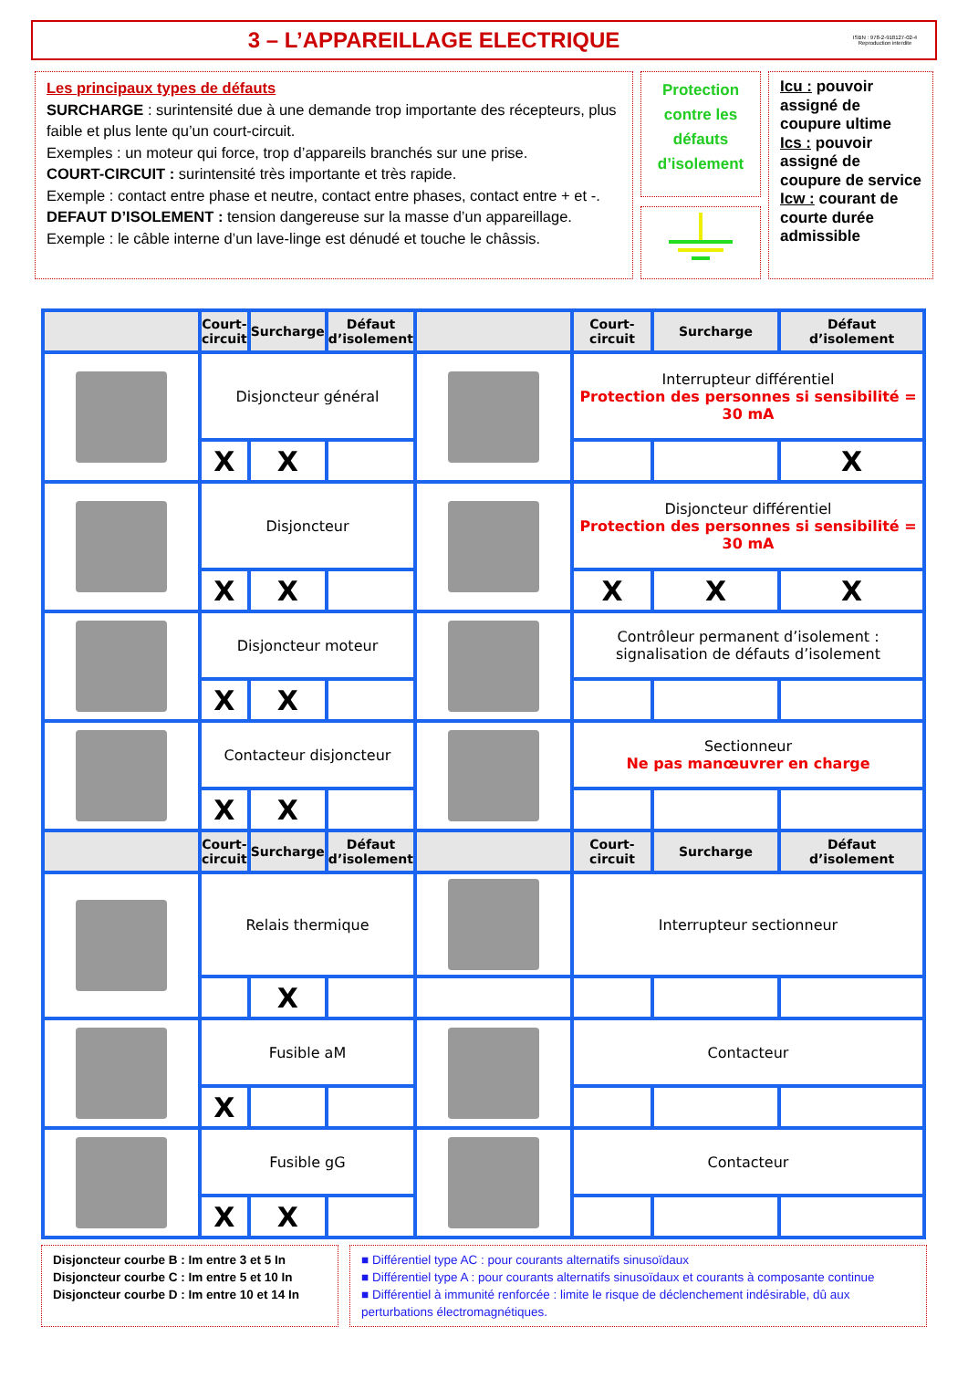3 – L’APPAREILLAGE ELECTRIQUE
ISBN : 978-2-918127-02-4
Reproduction interdite
Les principaux types de défauts
SURCHARGE : surintensité due à une demande trop importante des récepteurs, plus faible et plus lente qu’un court-circuit.
Exemples : un moteur qui force, trop d’appareils branchés sur une prise.
COURT-CIRCUIT : surintensité très importante et très rapide.
Exemple : contact entre phase et neutre, contact entre phases, contact entre + et -.
DEFAUT D’ISOLEMENT : tension dangereuse sur la masse d’un appareillage.
Exemple : le câble interne d’un lave-linge est dénudé et touche le châssis.
Protection contre les défauts d’isolement
Icu : pouvoir assigné de coupure ultime
Ics : pouvoir assigné de coupure de service
Icw : courant de courte durée admissible
| | Court- circuit | Surcharge | Défaut d’isolement | | Court- circuit | Surcharge | Défaut d’isolement |
| --- | --- | --- | --- | --- | --- | --- | --- |
| | Disjoncteur général | | | | Interrupteur différentiel Protection des personnes si sensibilité = 30 mA | | |
| | X | X | | | | | X |
| | Disjoncteur | | | | Disjoncteur différentiel Protection des personnes si sensibilité = 30 mA | | |
| | X | X | | | X | X | X |
| | Disjoncteur moteur | | | | Contrôleur permanent d’isolement : signalisation de défauts d’isolement | | |
| | X | X | | | | | |
| | Contacteur disjoncteur | | | | Sectionneur Ne pas manœuvrer en charge | | |
| | X | X | | | | | |
| | Court- circuit | Surcharge | Défaut d’isolement | | Court- circuit | Surcharge | Défaut d’isolement |
| | Relais thermique | | | | Interrupteur sectionneur | | |
| | | X | | | | | |
| | Fusible aM | | | | Contacteur | | |
| | X | | | | | | |
| | Fusible gG | | | | Contacteur | | |
| | X | X | | | | | |
Disjoncteur courbe B : Im entre 3 et 5 In
Disjoncteur courbe C : Im entre 5 et 10 In
Disjoncteur courbe D : Im entre 10 et 14 In
■ Différentiel type AC : pour courants alternatifs sinusoïdaux
■ Différentiel type A : pour courants alternatifs sinusoïdaux et courants à composante continue
■ Différentiel à immunité renforcée : limite le risque de déclenchement indésirable, dû aux perturbations électromagnétiques.